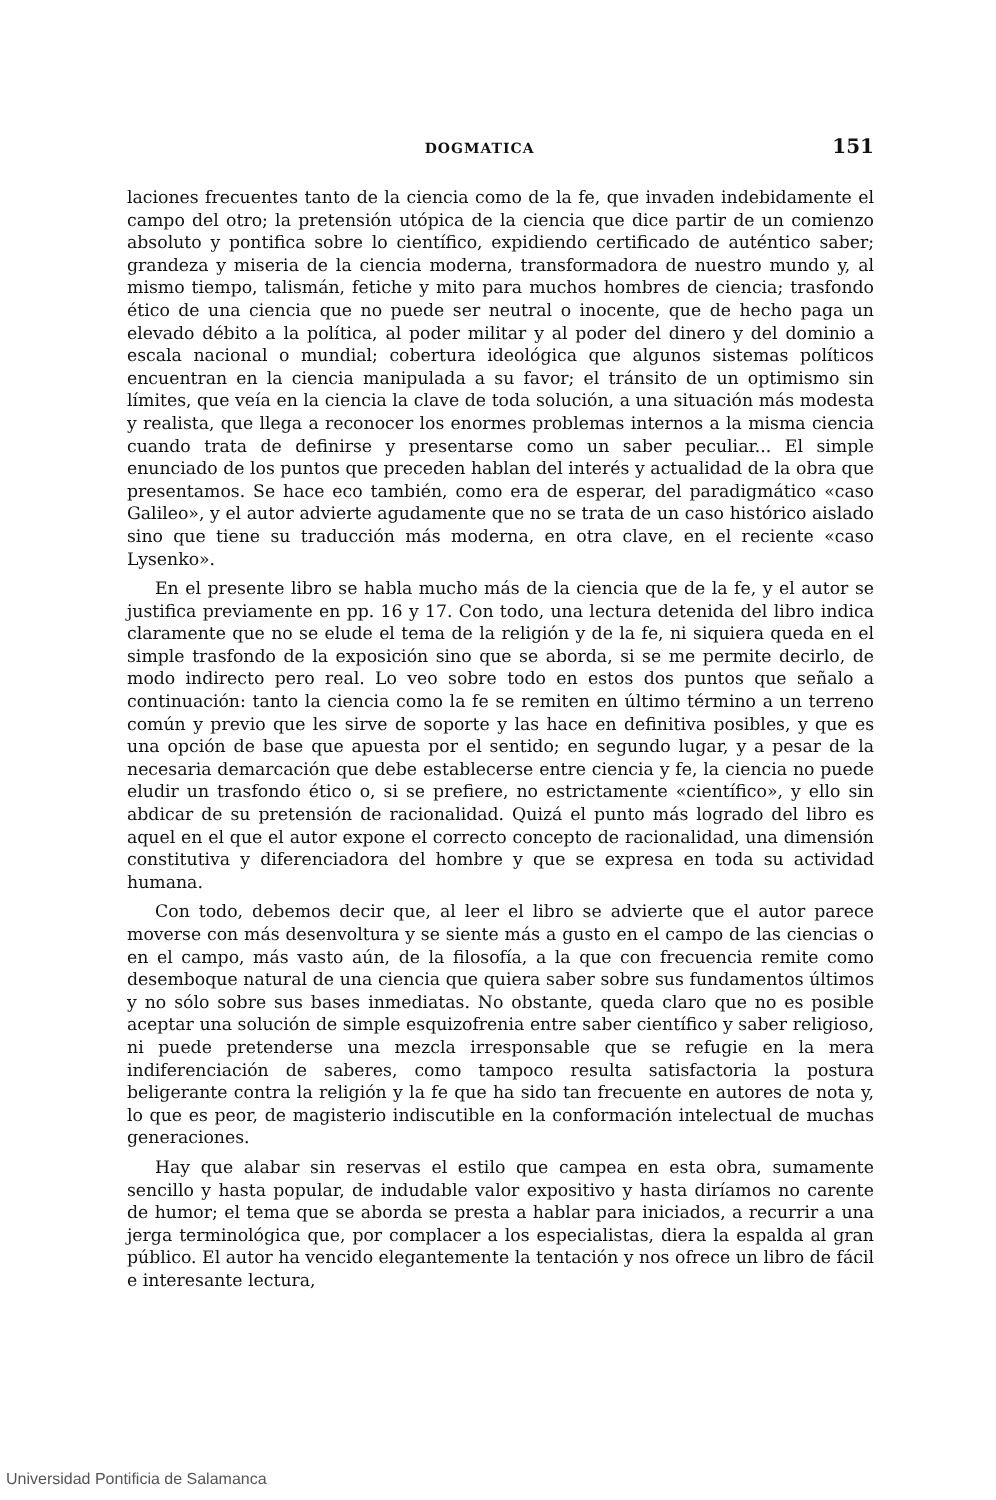DOGMATICA 151
laciones frecuentes tanto de la ciencia como de la fe, que invaden indebidamente el campo del otro; la pretensión utópica de la ciencia que dice partir de un comienzo absoluto y pontifica sobre lo científico, expidiendo certificado de auténtico saber; grandeza y miseria de la ciencia moderna, transformadora de nuestro mundo y, al mismo tiempo, talismán, fetiche y mito para muchos hombres de ciencia; trasfondo ético de una ciencia que no puede ser neutral o inocente, que de hecho paga un elevado débito a la política, al poder militar y al poder del dinero y del dominio a escala nacional o mundial; cobertura ideológica que algunos sistemas políticos encuentran en la ciencia manipulada a su favor; el tránsito de un optimismo sin límites, que veía en la ciencia la clave de toda solución, a una situación más modesta y realista, que llega a reconocer los enormes problemas internos a la misma ciencia cuando trata de definirse y presentarse como un saber peculiar... El simple enunciado de los puntos que preceden hablan del interés y actualidad de la obra que presentamos. Se hace eco también, como era de esperar, del paradigmático «caso Galileo», y el autor advierte agudamente que no se trata de un caso histórico aislado sino que tiene su traducción más moderna, en otra clave, en el reciente «caso Lysenko».
En el presente libro se habla mucho más de la ciencia que de la fe, y el autor se justifica previamente en pp. 16 y 17. Con todo, una lectura detenida del libro indica claramente que no se elude el tema de la religión y de la fe, ni siquiera queda en el simple trasfondo de la exposición sino que se aborda, si se me permite decirlo, de modo indirecto pero real. Lo veo sobre todo en estos dos puntos que señalo a continuación: tanto la ciencia como la fe se remiten en último término a un terreno común y previo que les sirve de soporte y las hace en definitiva posibles, y que es una opción de base que apuesta por el sentido; en segundo lugar, y a pesar de la necesaria demarcación que debe establecerse entre ciencia y fe, la ciencia no puede eludir un trasfondo ético o, si se prefiere, no estrictamente «científico», y ello sin abdicar de su pretensión de racionalidad. Quizá el punto más logrado del libro es aquel en el que el autor expone el correcto concepto de racionalidad, una dimensión constitutiva y diferenciadora del hombre y que se expresa en toda su actividad humana.
Con todo, debemos decir que, al leer el libro se advierte que el autor parece moverse con más desenvoltura y se siente más a gusto en el campo de las ciencias o en el campo, más vasto aún, de la filosofía, a la que con frecuencia remite como desemboque natural de una ciencia que quiera saber sobre sus fundamentos últimos y no sólo sobre sus bases inmediatas. No obstante, queda claro que no es posible aceptar una solución de simple esquizofrenia entre saber científico y saber religioso, ni puede pretenderse una mezcla irresponsable que se refugie en la mera indiferenciación de saberes, como tampoco resulta satisfactoria la postura beligerante contra la religión y la fe que ha sido tan frecuente en autores de nota y, lo que es peor, de magisterio indiscutible en la conformación intelectual de muchas generaciones.
Hay que alabar sin reservas el estilo que campea en esta obra, sumamente sencillo y hasta popular, de indudable valor expositivo y hasta diríamos no carente de humor; el tema que se aborda se presta a hablar para iniciados, a recurrir a una jerga terminológica que, por complacer a los especialistas, diera la espalda al gran público. El autor ha vencido elegantemente la tentación y nos ofrece un libro de fácil e interesante lectura,
Universidad Pontificia de Salamanca